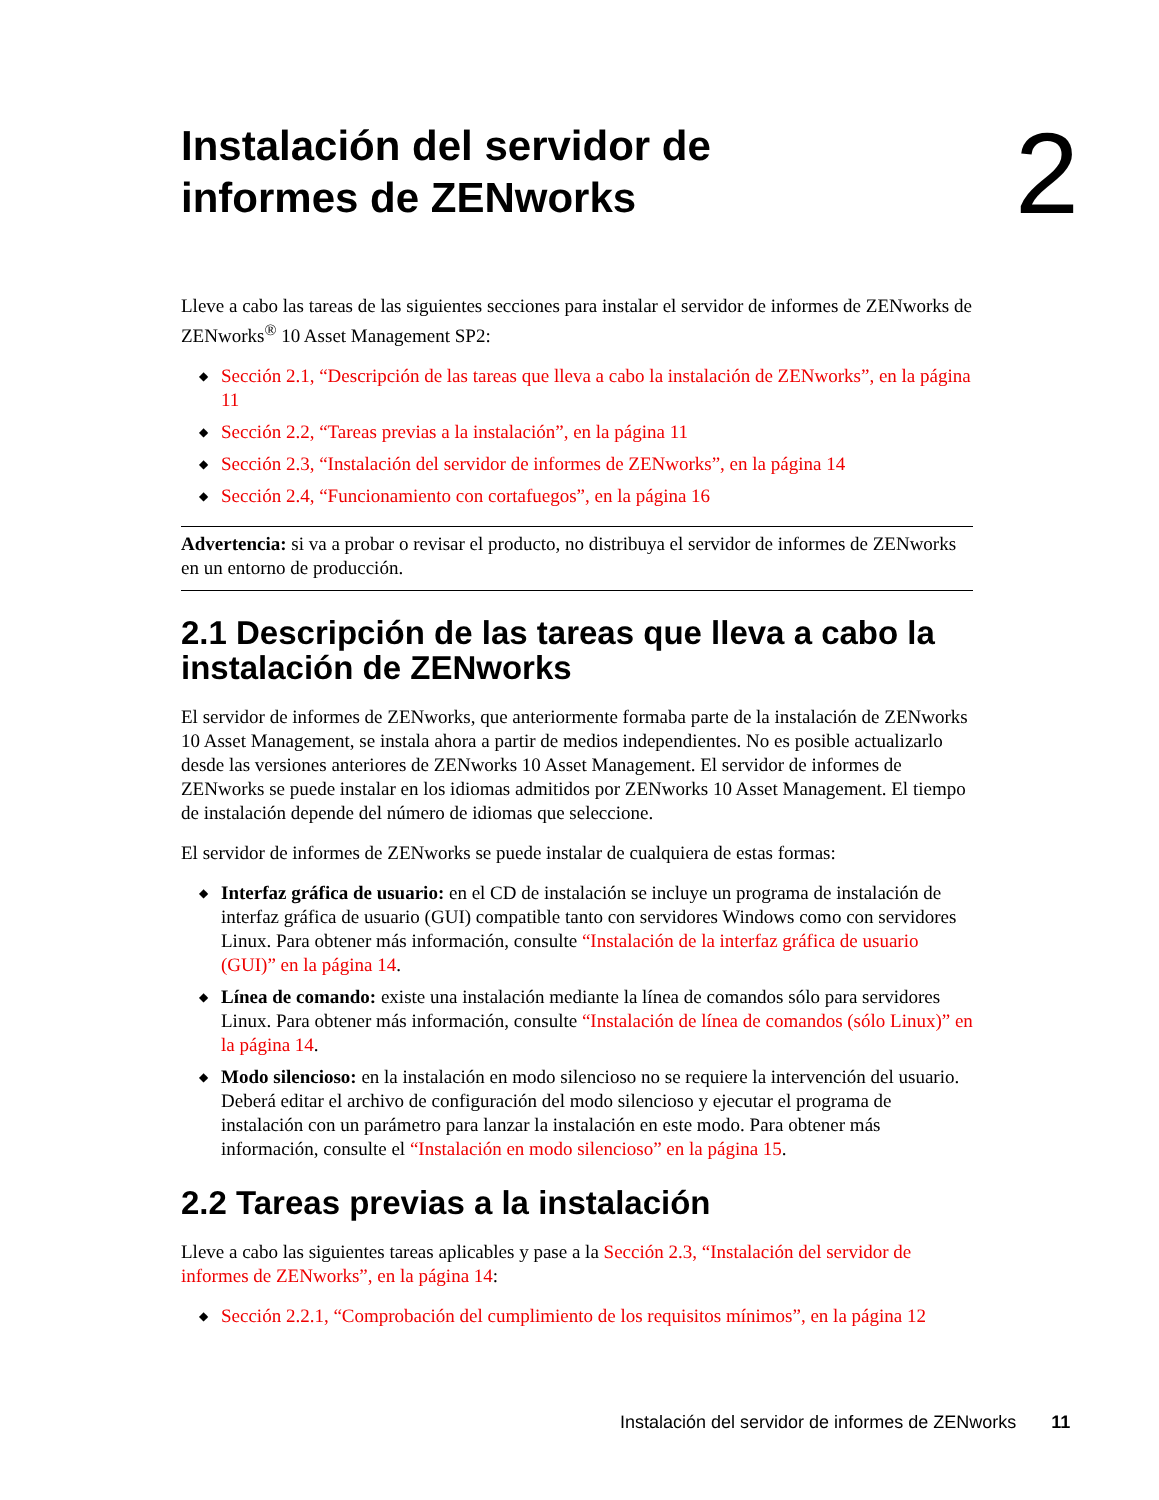2
Instalación del servidor de
informes de ZENworks
Lleve a cabo las tareas de las siguientes secciones para instalar el servidor de informes de ZENworks de ZENworks<sup>®</sup> 10 Asset Management SP2:
◆ Sección 2.1, “Descripción de las tareas que lleva a cabo la instalación de ZENworks”, en la página 11
◆ Sección 2.2, “Tareas previas a la instalación”, en la página 11
◆ Sección 2.3, “Instalación del servidor de informes de ZENworks”, en la página 14
◆ Sección 2.4, “Funcionamiento con cortafuegos”, en la página 16
Advertencia: si va a probar o revisar el producto, no distribuya el servidor de informes de ZENworks en un entorno de producción.
2.1 Descripción de las tareas que lleva a cabo la instalación de ZENworks
El servidor de informes de ZENworks, que anteriormente formaba parte de la instalación de ZENworks 10 Asset Management, se instala ahora a partir de medios independientes. No es posible actualizarlo desde las versiones anteriores de ZENworks 10 Asset Management. El servidor de informes de ZENworks se puede instalar en los idiomas admitidos por ZENworks 10 Asset Management. El tiempo de instalación depende del número de idiomas que seleccione.
El servidor de informes de ZENworks se puede instalar de cualquiera de estas formas:
◆ Interfaz gráfica de usuario: en el CD de instalación se incluye un programa de instalación de interfaz gráfica de usuario (GUI) compatible tanto con servidores Windows como con servidores Linux. Para obtener más información, consulte “Instalación de la interfaz gráfica de usuario (GUI)” en la página 14.
◆ Línea de comando: existe una instalación mediante la línea de comandos sólo para servidores Linux. Para obtener más información, consulte “Instalación de línea de comandos (sólo Linux)” en la página 14.
◆ Modo silencioso: en la instalación en modo silencioso no se requiere la intervención del usuario. Deberá editar el archivo de configuración del modo silencioso y ejecutar el programa de instalación con un parámetro para lanzar la instalación en este modo. Para obtener más información, consulte el “Instalación en modo silencioso” en la página 15.
2.2 Tareas previas a la instalación
Lleve a cabo las siguientes tareas aplicables y pase a la Sección 2.3, “Instalación del servidor de informes de ZENworks”, en la página 14:
◆ Sección 2.2.1, “Comprobación del cumplimiento de los requisitos mínimos”, en la página 12
Instalación del servidor de informes de ZENworks 11